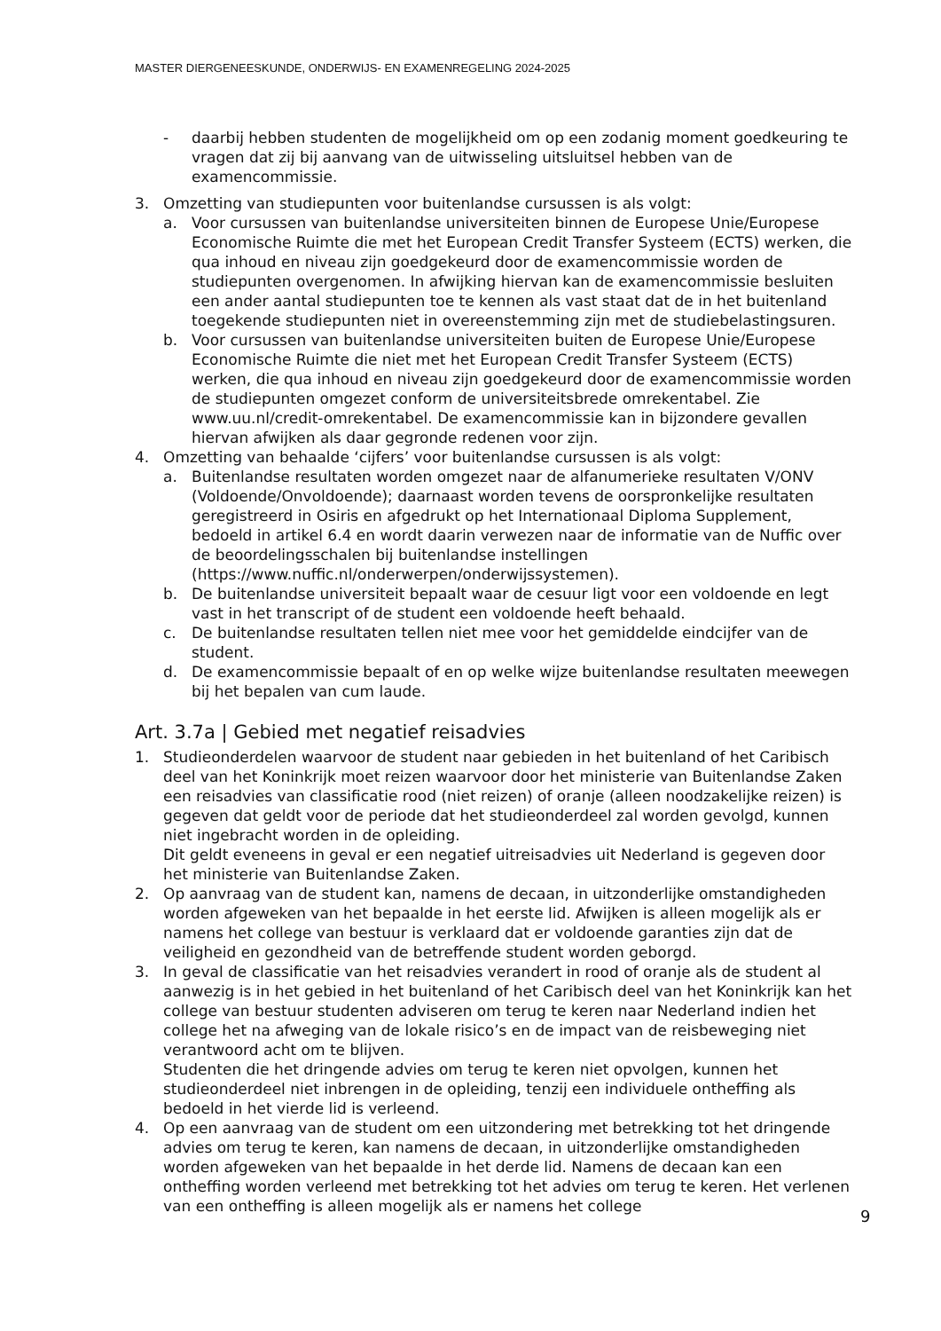MASTER DIERGENEESKUNDE, ONDERWIJS- EN EXAMENREGELING 2024-2025
- daarbij hebben studenten de mogelijkheid om op een zodanig moment goedkeuring te vragen dat zij bij aanvang van de uitwisseling uitsluitsel hebben van de examencommissie.
3. Omzetting van studiepunten voor buitenlandse cursussen is als volgt:
a. Voor cursussen van buitenlandse universiteiten binnen de Europese Unie/Europese Economische Ruimte die met het European Credit Transfer Systeem (ECTS) werken, die qua inhoud en niveau zijn goedgekeurd door de examencommissie worden de studiepunten overgenomen. In afwijking hiervan kan de examencommissie besluiten een ander aantal studiepunten toe te kennen als vast staat dat de in het buitenland toegekende studiepunten niet in overeenstemming zijn met de studiebelastingsuren.
b. Voor cursussen van buitenlandse universiteiten buiten de Europese Unie/Europese Economische Ruimte die niet met het European Credit Transfer Systeem (ECTS) werken, die qua inhoud en niveau zijn goedgekeurd door de examencommissie worden de studiepunten omgezet conform de universiteitsbrede omrekentabel. Zie www.uu.nl/credit-omrekentabel. De examencommissie kan in bijzondere gevallen hiervan afwijken als daar gegronde redenen voor zijn.
4. Omzetting van behaalde ‘cijfers’ voor buitenlandse cursussen is als volgt:
a. Buitenlandse resultaten worden omgezet naar de alfanumerieke resultaten V/ONV (Voldoende/Onvoldoende); daarnaast worden tevens de oorspronkelijke resultaten geregistreerd in Osiris en afgedrukt op het Internationaal Diploma Supplement, bedoeld in artikel 6.4 en wordt daarin verwezen naar de informatie van de Nuffic over de beoordelingsschalen bij buitenlandse instellingen (https://www.nuffic.nl/onderwerpen/onderwijssystemen).
b. De buitenlandse universiteit bepaalt waar de cesuur ligt voor een voldoende en legt vast in het transcript of de student een voldoende heeft behaald.
c. De buitenlandse resultaten tellen niet mee voor het gemiddelde eindcijfer van de student.
d. De examencommissie bepaalt of en op welke wijze buitenlandse resultaten meewegen bij het bepalen van cum laude.
Art. 3.7a | Gebied met negatief reisadvies
1. Studieonderdelen waarvoor de student naar gebieden in het buitenland of het Caribisch deel van het Koninkrijk moet reizen waarvoor door het ministerie van Buitenlandse Zaken een reisadvies van classificatie rood (niet reizen) of oranje (alleen noodzakelijke reizen) is gegeven dat geldt voor de periode dat het studieonderdeel zal worden gevolgd, kunnen niet ingebracht worden in de opleiding.
Dit geldt eveneens in geval er een negatief uitreisadvies uit Nederland is gegeven door het ministerie van Buitenlandse Zaken.
2. Op aanvraag van de student kan, namens de decaan, in uitzonderlijke omstandigheden worden afgeweken van het bepaalde in het eerste lid. Afwijken is alleen mogelijk als er namens het college van bestuur is verklaard dat er voldoende garanties zijn dat de veiligheid en gezondheid van de betreffende student worden geborgd.
3. In geval de classificatie van het reisadvies verandert in rood of oranje als de student al aanwezig is in het gebied in het buitenland of het Caribisch deel van het Koninkrijk kan het college van bestuur studenten adviseren om terug te keren naar Nederland indien het college het na afweging van de lokale risico’s en de impact van de reisbeweging niet verantwoord acht om te blijven.
Studenten die het dringende advies om terug te keren niet opvolgen, kunnen het studieonderdeel niet inbrengen in de opleiding, tenzij een individuele ontheffing als bedoeld in het vierde lid is verleend.
4. Op een aanvraag van de student om een uitzondering met betrekking tot het dringende advies om terug te keren, kan namens de decaan, in uitzonderlijke omstandigheden worden afgeweken van het bepaalde in het derde lid. Namens de decaan kan een ontheffing worden verleend met betrekking tot het advies om terug te keren. Het verlenen van een ontheffing is alleen mogelijk als er namens het college
9